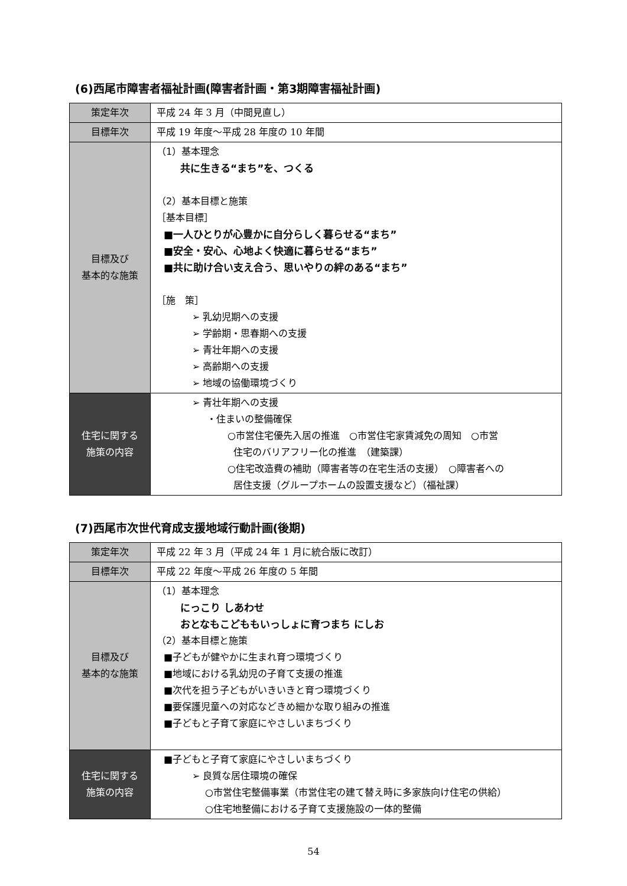(6)西尾市障害者福祉計画(障害者計画・第3期障害福祉計画)
| 策定年次 | 平成 24 年 3 月（中間見直し） |
| 目標年次 | 平成 19 年度～平成 28 年度の 10 年間 |
| 目標及び 基本的な施策 | （1）基本理念 共に生きる“まち”を、つくる （2）基本目標と施策 ［基本目標］ ■一人ひとりが心豊かに自分らしく暮らせる“まち” ■安全・安心、心地よく快適に暮らせる“まち” ■共に助け合い支え合う、思いやりの絆のある“まち” ［施 策］ ➢ 乳幼児期への支援 ➢ 学齢期・思春期への支援 ➢ 青壮年期への支援 ➢ 高齢期への支援 ➢ 地域の協働環境づくり |
| 住宅に関する 施策の内容 | ➢ 青壮年期への支援 ・住まいの整備確保 ○市営住宅優先入居の推進 ○市営住宅家賃減免の周知 ○市営 住宅のバリアフリー化の推進 （建築課） ○住宅改造費の補助（障害者等の在宅生活の支援） ○障害者への 居住支援（グループホームの設置支援など）（福祉課） |
(7)西尾市次世代育成支援地域行動計画(後期)
| 策定年次 | 平成 22 年 3 月（平成 24 年 1 月に統合版に改訂） |
| 目標年次 | 平成 22 年度～平成 26 年度の 5 年間 |
| 目標及び 基本的な施策 | （1）基本理念 にっこり しあわせ おとなもこどももいっしょに育つまち にしお （2）基本目標と施策 ■子どもが健やかに生まれ育つ環境づくり ■地域における乳幼児の子育て支援の推進 ■次代を担う子どもがいきいきと育つ環境づくり ■要保護児童への対応などきめ細かな取り組みの推進 ■子どもと子育て家庭にやさしいまちづくり |
| 住宅に関する 施策の内容 | ■子どもと子育て家庭にやさしいまちづくり ➢ 良質な居住環境の確保 ○市営住宅整備事業（市営住宅の建て替え時に多家族向け住宅の供給） ○住宅地整備における子育て支援施設の一体的整備 |
54